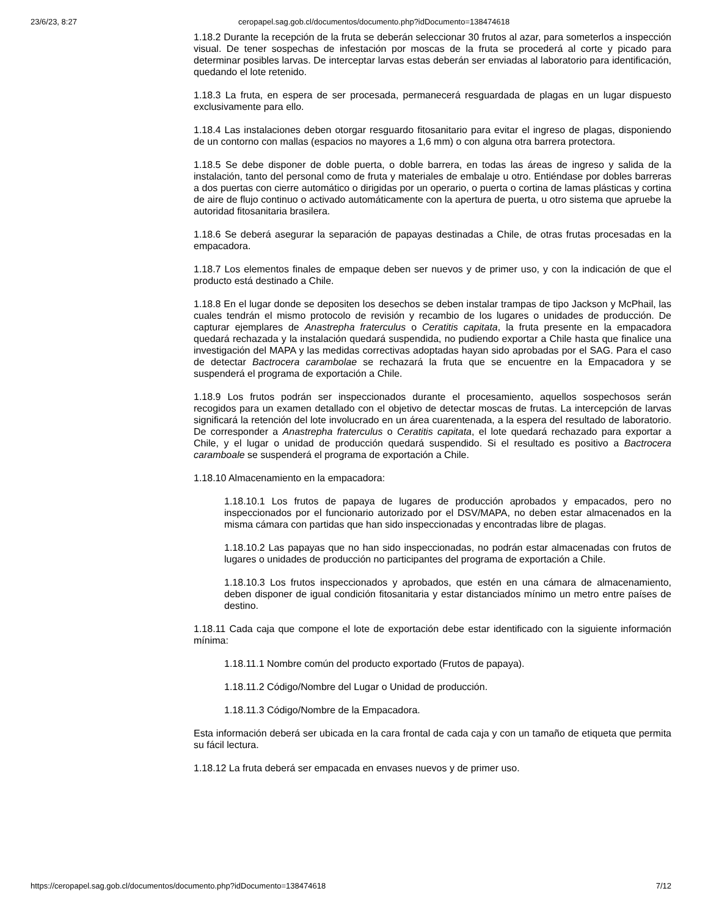23/6/23, 8:27 ceropapel.sag.gob.cl/documentos/documento.php?idDocumento=138474618
1.18.2 Durante la recepción de la fruta se deberán seleccionar 30 frutos al azar, para someterlos a inspección visual. De tener sospechas de infestación por moscas de la fruta se procederá al corte y picado para determinar posibles larvas. De interceptar larvas estas deberán ser enviadas al laboratorio para identificación, quedando el lote retenido.
1.18.3 La fruta, en espera de ser procesada, permanecerá resguardada de plagas en un lugar dispuesto exclusivamente para ello.
1.18.4 Las instalaciones deben otorgar resguardo fitosanitario para evitar el ingreso de plagas, disponiendo de un contorno con mallas (espacios no mayores a 1,6 mm) o con alguna otra barrera protectora.
1.18.5 Se debe disponer de doble puerta, o doble barrera, en todas las áreas de ingreso y salida de la instalación, tanto del personal como de fruta y materiales de embalaje u otro. Entiéndase por dobles barreras a dos puertas con cierre automático o dirigidas por un operario, o puerta o cortina de lamas plásticas y cortina de aire de flujo continuo o activado automáticamente con la apertura de puerta, u otro sistema que apruebe la autoridad fitosanitaria brasilera.
1.18.6 Se deberá asegurar la separación de papayas destinadas a Chile, de otras frutas procesadas en la empacadora.
1.18.7 Los elementos finales de empaque deben ser nuevos y de primer uso, y con la indicación de que el producto está destinado a Chile.
1.18.8 En el lugar donde se depositen los desechos se deben instalar trampas de tipo Jackson y McPhail, las cuales tendrán el mismo protocolo de revisión y recambio de los lugares o unidades de producción. De capturar ejemplares de Anastrepha fraterculus o Ceratitis capitata, la fruta presente en la empacadora quedará rechazada y la instalación quedará suspendida, no pudiendo exportar a Chile hasta que finalice una investigación del MAPA y las medidas correctivas adoptadas hayan sido aprobadas por el SAG. Para el caso de detectar Bactrocera carambolae se rechazará la fruta que se encuentre en la Empacadora y se suspenderá el programa de exportación a Chile.
1.18.9 Los frutos podrán ser inspeccionados durante el procesamiento, aquellos sospechosos serán recogidos para un examen detallado con el objetivo de detectar moscas de frutas. La intercepción de larvas significará la retención del lote involucrado en un área cuarentenada, a la espera del resultado de laboratorio. De corresponder a Anastrepha fraterculus o Ceratitis capitata, el lote quedará rechazado para exportar a Chile, y el lugar o unidad de producción quedará suspendido. Si el resultado es positivo a Bactrocera caramboale se suspenderá el programa de exportación a Chile.
1.18.10 Almacenamiento en la empacadora:
1.18.10.1 Los frutos de papaya de lugares de producción aprobados y empacados, pero no inspeccionados por el funcionario autorizado por el DSV/MAPA, no deben estar almacenados en la misma cámara con partidas que han sido inspeccionadas y encontradas libre de plagas.
1.18.10.2 Las papayas que no han sido inspeccionadas, no podrán estar almacenadas con frutos de lugares o unidades de producción no participantes del programa de exportación a Chile.
1.18.10.3 Los frutos inspeccionados y aprobados, que estén en una cámara de almacenamiento, deben disponer de igual condición fitosanitaria y estar distanciados mínimo un metro entre países de destino.
1.18.11 Cada caja que compone el lote de exportación debe estar identificado con la siguiente información mínima:
1.18.11.1 Nombre común del producto exportado (Frutos de papaya).
1.18.11.2 Código/Nombre del Lugar o Unidad de producción.
1.18.11.3 Código/Nombre de la Empacadora.
Esta información deberá ser ubicada en la cara frontal de cada caja y con un tamaño de etiqueta que permita su fácil lectura.
1.18.12 La fruta deberá ser empacada en envases nuevos y de primer uso.
https://ceropapel.sag.gob.cl/documentos/documento.php?idDocumento=138474618 7/12